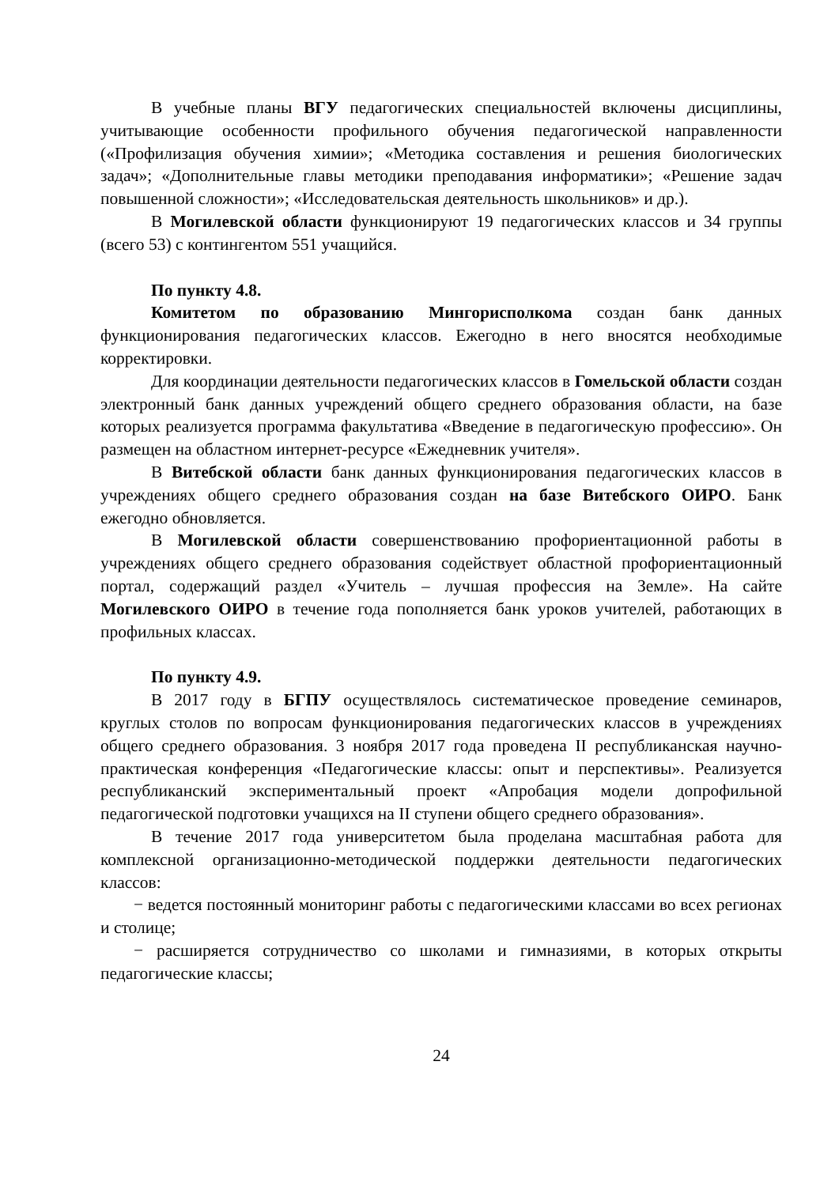В учебные планы ВГУ педагогических специальностей включены дисциплины, учитывающие особенности профильного обучения педагогической направленности («Профилизация обучения химии»; «Методика составления и решения биологических задач»; «Дополнительные главы методики преподавания информатики»; «Решение задач повышенной сложности»; «Исследовательская деятельность школьников» и др.).
В Могилевской области функционируют 19 педагогических классов и 34 группы (всего 53) с контингентом 551 учащийся.
По пункту 4.8.
Комитетом по образованию Мингорисполкома создан банк данных функционирования педагогических классов. Ежегодно в него вносятся необходимые корректировки.
Для координации деятельности педагогических классов в Гомельской области создан электронный банк данных учреждений общего среднего образования области, на базе которых реализуется программа факультатива «Введение в педагогическую профессию». Он размещен на областном интернет-ресурсе «Ежедневник учителя».
В Витебской области банк данных функционирования педагогических классов в учреждениях общего среднего образования создан на базе Витебского ОИРО. Банк ежегодно обновляется.
В Могилевской области совершенствованию профориентационной работы в учреждениях общего среднего образования содействует областной профориентационный портал, содержащий раздел «Учитель – лучшая профессия на Земле». На сайте Могилевского ОИРО в течение года пополняется банк уроков учителей, работающих в профильных классах.
По пункту 4.9.
В 2017 году в БГПУ осуществлялось систематическое проведение семинаров, круглых столов по вопросам функционирования педагогических классов в учреждениях общего среднего образования. 3 ноября 2017 года проведена II республиканская научно-практическая конференция «Педагогические классы: опыт и перспективы». Реализуется республиканский экспериментальный проект «Апробация модели допрофильной педагогической подготовки учащихся на II ступени общего среднего образования».
В течение 2017 года университетом была проделана масштабная работа для комплексной организационно-методической поддержки деятельности педагогических классов:
− ведется постоянный мониторинг работы с педагогическими классами во всех регионах и столице;
− расширяется сотрудничество со школами и гимназиями, в которых открыты педагогические классы;
24